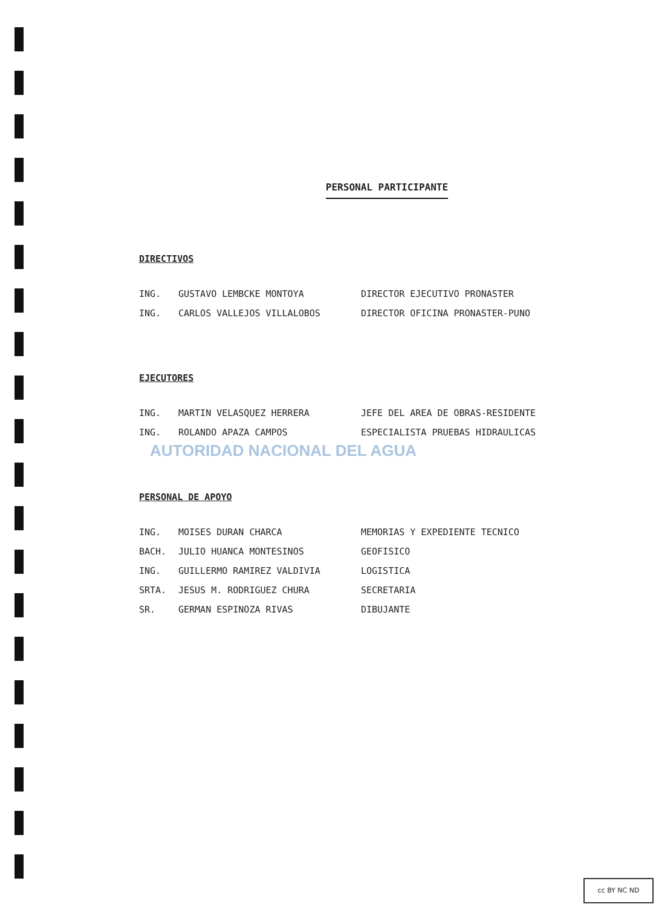PERSONAL PARTICIPANTE
DIRECTIVOS
ING. GUSTAVO LEMBCKE MONTOYA DIRECTOR EJECUTIVO PRONASTER
ING. CARLOS VALLEJOS VILLALOBOS DIRECTOR OFICINA PRONASTER-PUNO
EJECUTORES
ING. MARTIN VELASQUEZ HERRERA JEFE DEL AREA DE OBRAS-RESIDENTE
ING. ROLANDO APAZA CAMPOS ESPECIALISTA PRUEBAS HIDRAULICAS
PERSONAL DE APOYO
ING. MOISES DURAN CHARCA MEMORIAS Y EXPEDIENTE TECNICO
BACH. JULIO HUANCA MONTESINOS GEOFISICO
ING. GUILLERMO RAMIREZ VALDIVIA LOGISTICA
SRTA. JESUS M. RODRIGUEZ CHURA SECRETARIA
SR. GERMAN ESPINOZA RIVAS DIBUJANTE
AUTORIDAD NACIONAL DEL AGUA
cc BY NC ND